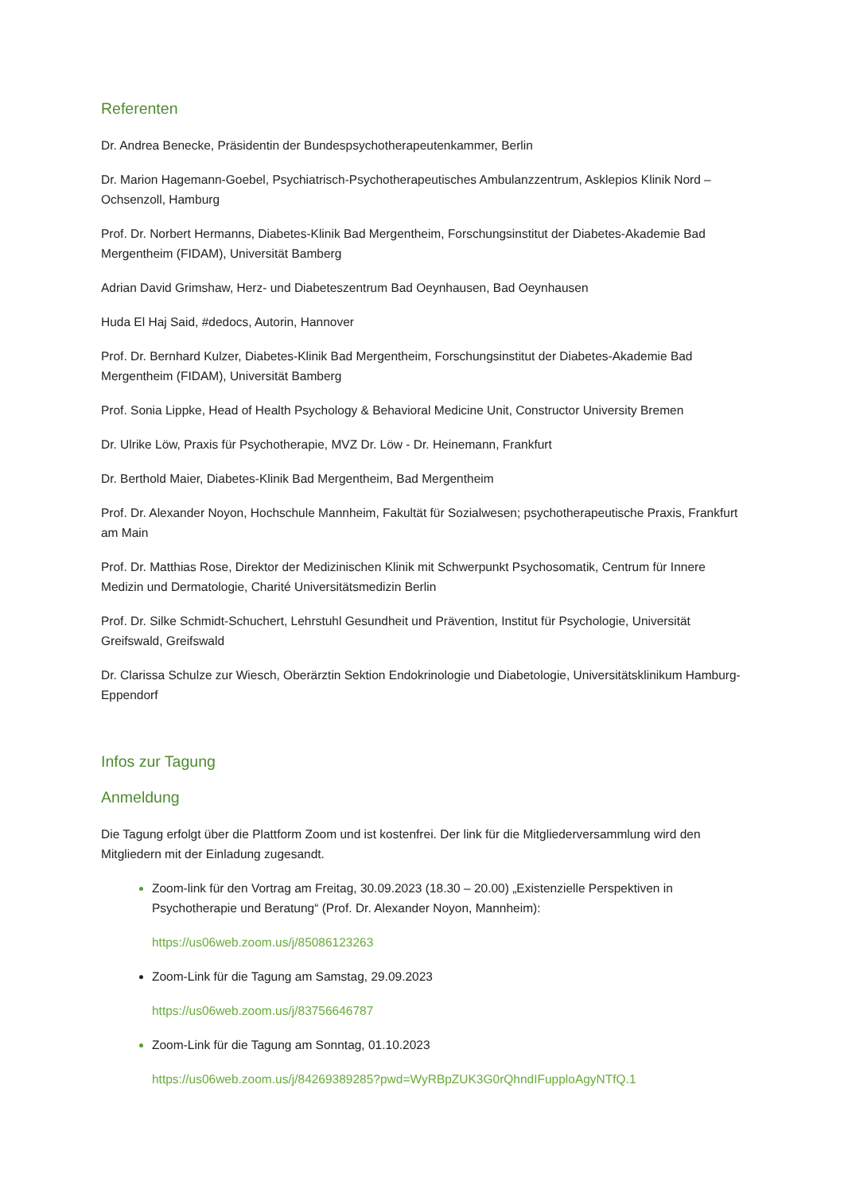Referenten
Dr. Andrea Benecke, Präsidentin der Bundespsychotherapeutenkammer, Berlin
Dr. Marion Hagemann-Goebel, Psychiatrisch-Psychotherapeutisches Ambulanzzentrum, Asklepios Klinik Nord – Ochsenzoll, Hamburg
Prof. Dr. Norbert Hermanns, Diabetes-Klinik Bad Mergentheim, Forschungsinstitut der Diabetes-Akademie Bad Mergentheim (FIDAM), Universität Bamberg
Adrian David Grimshaw, Herz- und Diabeteszentrum Bad Oeynhausen, Bad Oeynhausen
Huda El Haj Said, #dedocs, Autorin, Hannover
Prof. Dr. Bernhard Kulzer, Diabetes-Klinik Bad Mergentheim, Forschungsinstitut der Diabetes-Akademie Bad Mergentheim (FIDAM), Universität Bamberg
Prof. Sonia Lippke, Head of Health Psychology & Behavioral Medicine Unit, Constructor University Bremen
Dr. Ulrike Löw, Praxis für Psychotherapie, MVZ Dr. Löw - Dr. Heinemann, Frankfurt
Dr. Berthold Maier, Diabetes-Klinik Bad Mergentheim, Bad Mergentheim
Prof. Dr. Alexander Noyon, Hochschule Mannheim, Fakultät für Sozialwesen; psychotherapeutische Praxis, Frankfurt am Main
Prof. Dr. Matthias Rose, Direktor der Medizinischen Klinik mit Schwerpunkt Psychosomatik, Centrum für Innere Medizin und Dermatologie, Charité Universitätsmedizin Berlin
Prof. Dr. Silke Schmidt-Schuchert, Lehrstuhl Gesundheit und Prävention, Institut für Psychologie, Universität Greifswald, Greifswald
Dr. Clarissa Schulze zur Wiesch, Oberärztin Sektion Endokrinologie und Diabetologie, Universitätsklinikum Hamburg-Eppendorf
Infos zur Tagung
Anmeldung
Die Tagung erfolgt über die Plattform Zoom und ist kostenfrei. Der link für die Mitgliederversammlung wird den Mitgliedern mit der Einladung zugesandt.
Zoom-link für den Vortrag am Freitag, 30.09.2023 (18.30 – 20.00) „Existenzielle Perspektiven in Psychotherapie und Beratung“ (Prof. Dr. Alexander Noyon, Mannheim):
https://us06web.zoom.us/j/85086123263
Zoom-Link für die Tagung am Samstag, 29.09.2023
https://us06web.zoom.us/j/83756646787
Zoom-Link für die Tagung am Sonntag, 01.10.2023
https://us06web.zoom.us/j/84269389285?pwd=WyRBpZUK3G0rQhndIFupploAgyNTfQ.1